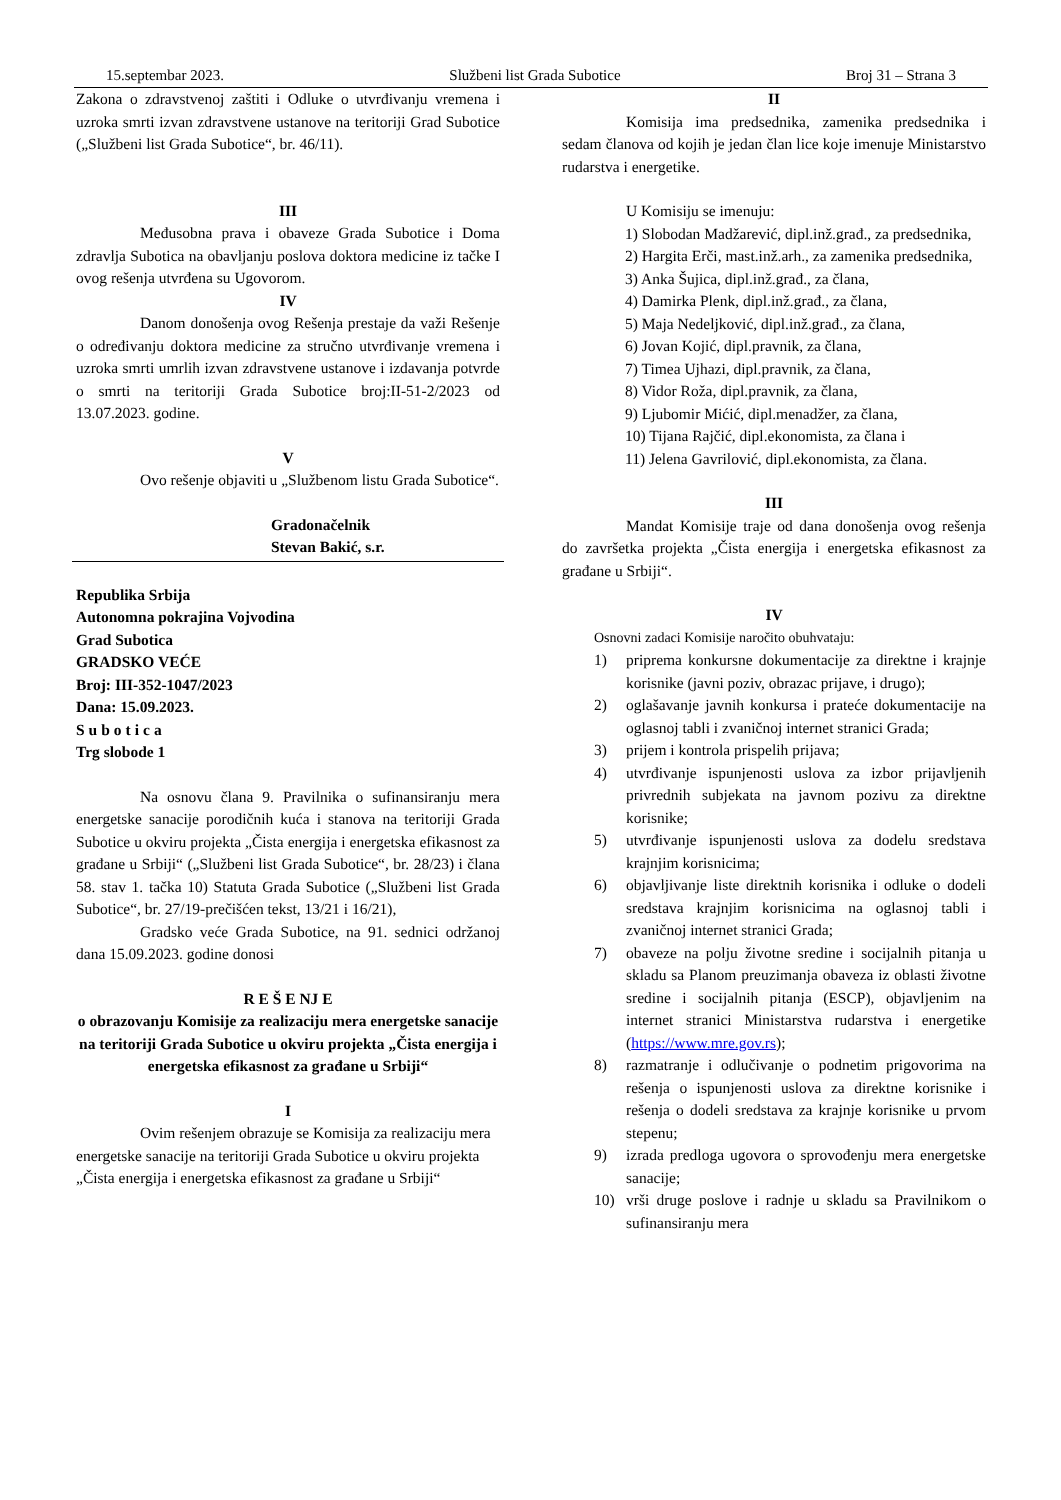15.septembar 2023. Službeni list Grada Subotice Broj 31 – Strana 3
Zakona o zdravstvenoj zaštiti i Odluke o utvrđivanju vremena i uzroka smrti izvan zdravstvene ustanove na teritoriji Grad Subotice („Službeni list Grada Subotice“, br. 46/11).
III
Međusobna prava i obaveze Grada Subotice i Doma zdravlja Subotica na obavljanju poslova doktora medicine iz tačke I ovog rešenja utvrđena su Ugovorom.
IV
Danom donošenja ovog Rešenja prestaje da važi Rešenje o određivanju doktora medicine za stručno utvrđivanje vremena i uzroka smrti umrlih izvan zdravstvene ustanove i izdavanja potvrde o smrti na teritoriji Grada Subotice broj:II-51-2/2023 od 13.07.2023. godine.
V
Ovo rešenje objaviti u „Službenom listu Grada Subotice“.
Gradonačelnik
Stevan Bakić, s.r.
Republika Srbija
Autonomna pokrajina Vojvodina
Grad Subotica
GRADSKO VEĆE
Broj: III-352-1047/2023
Dana: 15.09.2023.
Subotica
Trg slobode 1
Na osnovu člana 9. Pravilnika o sufinansiranju mera energetske sanacije porodičnih kuća i stanova na teritoriji Grada Subotice u okviru projekta „Čista energija i energetska efikasnost za građane u Srbiji“ („Službeni list Grada Subotice“, br. 28/23) i člana 58. stav 1. tačka 10) Statuta Grada Subotice („Službeni list Grada Subotice“, br. 27/19-prečišćen tekst, 13/21 i 16/21),
Gradsko veće Grada Subotice, na 91. sednici održanoj dana 15.09.2023. godine donosi
R E Š E NJ E
o obrazovanju Komisije za realizaciju mera energetske sanacije na teritoriji Grada Subotice u okviru projekta „Čista energija i energetska efikasnost za građane u Srbiji“
I
Ovim rešenjem obrazuje se Komisija za realizaciju mera energetske sanacije na teritoriji Grada Subotice u okviru projekta „Čista energija i energetska efikasnost za građane u Srbiji“
II
Komisija ima predsednika, zamenika predsednika i sedam članova od kojih je jedan član lice koje imenuje Ministarstvo rudarstva i energetike.
U Komisiju se imenuju:
1) Slobodan Madžarević, dipl.inž.građ., za predsednika,
2) Hargita Erči, mast.inž.arh., za zamenika predsednika,
3) Anka Šujica, dipl.inž.građ., za člana,
4) Damirka Plenk, dipl.inž.građ., za člana,
5) Maja Nedeljković, dipl.inž.građ., za člana,
6) Jovan Kojić, dipl.pravnik, za člana,
7) Timea Ujhazi, dipl.pravnik, za člana,
8) Vidor Roža, dipl.pravnik, za člana,
9) Ljubomir Mićić, dipl.menadžer, za člana,
10) Tijana Rajčić, dipl.ekonomista, za člana i
11) Jelena Gavrilović, dipl.ekonomista, za člana.
III
Mandat Komisije traje od dana donošenja ovog rešenja do završetka projekta „Čista energija i energetska efikasnost za građane u Srbiji“.
IV
Osnovni zadaci Komisije naročito obuhvataju:
1) priprema konkursne dokumentacije za direktne i krajnje korisnike (javni poziv, obrazac prijave, i drugo);
2) oglašavanje javnih konkursa i prateće dokumentacije na oglasnoj tabli i zvaničnoj internet stranici Grada;
3) prijem i kontrola prispelih prijava;
4) utvrđivanje ispunjenosti uslova za izbor prijavljenih privrednih subjekata na javnom pozivu za direktne korisnike;
5) utvrđivanje ispunjenosti uslova za dodelu sredstava krajnjim korisnicima;
6) objavljivanje liste direktnih korisnika i odluke o dodeli sredstava krajnjim korisnicima na oglasnoj tabli i zvaničnoj internet stranici Grada;
7) obaveze na polju životne sredine i socijalnih pitanja u skladu sa Planom preuzimanja obaveza iz oblasti životne sredine i socijalnih pitanja (ESCP), objavljenim na internet stranici Ministarstva rudarstva i energetike (https://www.mre.gov.rs);
8) razmatranje i odlučivanje o podnetim prigovorima na rešenja o ispunjenosti uslova za direktne korisnike i rešenja o dodeli sredstava za krajnje korisnike u prvom stepenu;
9) izrada predloga ugovora o sprovođenju mera energetske sanacije;
10) vrši druge poslove i radnje u skladu sa Pravilnikom o sufinansiranju mera